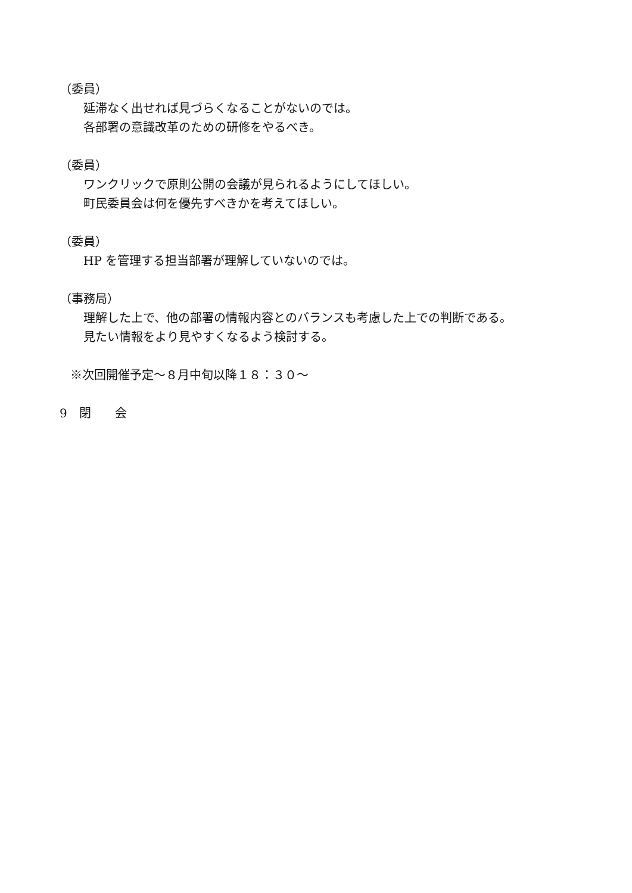（委員）
延滞なく出せれば見づらくなることがないのでは。
各部署の意識改革のための研修をやるべき。
（委員）
ワンクリックで原則公開の会議が見られるようにしてほしい。
町民委員会は何を優先すべきかを考えてほしい。
（委員）
HP を管理する担当部署が理解していないのでは。
（事務局）
理解した上で、他の部署の情報内容とのバランスも考慮した上での判断である。
見たい情報をより見やすくなるよう検討する。
※次回開催予定～８月中旬以降１８：３０～
9　閉　　会